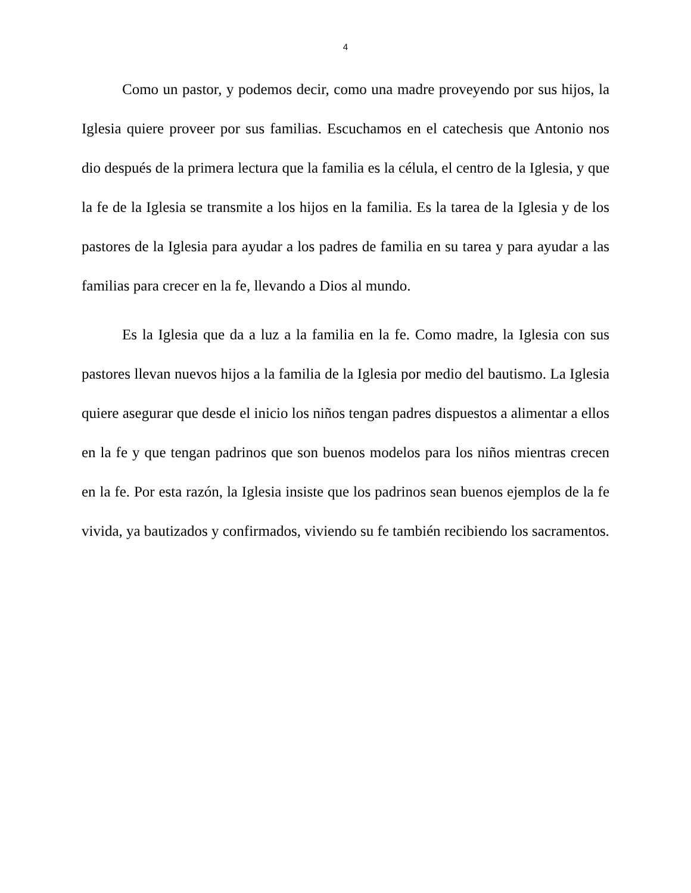4
Como un pastor, y podemos decir, como una madre proveyendo por sus hijos, la Iglesia quiere proveer por sus familias. Escuchamos en el catechesis que Antonio nos dio después de la primera lectura que la familia es la célula, el centro de la Iglesia, y que la fe de la Iglesia se transmite a los hijos en la familia. Es la tarea de la Iglesia y de los pastores de la Iglesia para ayudar a los padres de familia en su tarea y para ayudar a las familias para crecer en la fe, llevando a Dios al mundo.
Es la Iglesia que da a luz a la familia en la fe. Como madre, la Iglesia con sus pastores llevan nuevos hijos a la familia de la Iglesia por medio del bautismo. La Iglesia quiere asegurar que desde el inicio los niños tengan padres dispuestos a alimentar a ellos en la fe y que tengan padrinos que son buenos modelos para los niños mientras crecen en la fe. Por esta razón, la Iglesia insiste que los padrinos sean buenos ejemplos de la fe vivida, ya bautizados y confirmados, viviendo su fe también recibiendo los sacramentos.